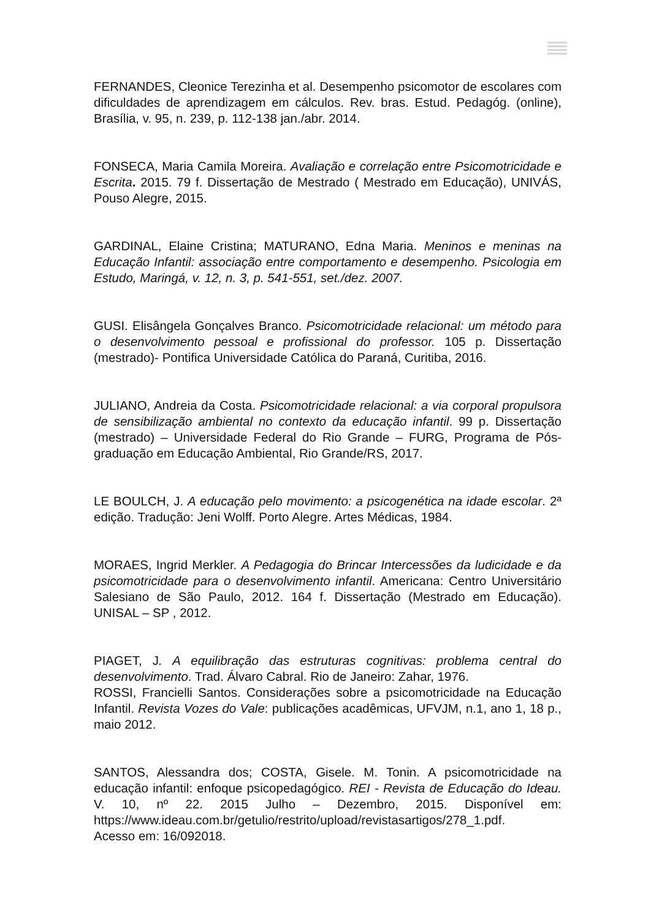FERNANDES, Cleonice Terezinha et al. Desempenho psicomotor de escolares com dificuldades de aprendizagem em cálculos. Rev. bras. Estud. Pedagóg. (online), Brasília, v. 95, n. 239, p. 112-138 jan./abr. 2014.
FONSECA, Maria Camila Moreira. Avaliação e correlação entre Psicomotricidade e Escrita. 2015. 79 f. Dissertação de Mestrado ( Mestrado em Educação), UNIVÁS, Pouso Alegre, 2015.
GARDINAL, Elaine Cristina; MATURANO, Edna Maria. Meninos e meninas na Educação Infantil: associação entre comportamento e desempenho. Psicologia em Estudo, Maringá, v. 12, n. 3, p. 541-551, set./dez. 2007.
GUSI. Elisângela Gonçalves Branco. Psicomotricidade relacional: um método para o desenvolvimento pessoal e profissional do professor. 105 p. Dissertação (mestrado)- Pontifica Universidade Católica do Paraná, Curitiba, 2016.
JULIANO, Andreia da Costa. Psicomotricidade relacional: a via corporal propulsora de sensibilização ambiental no contexto da educação infantil. 99 p. Dissertação (mestrado) – Universidade Federal do Rio Grande – FURG, Programa de Pós-graduação em Educação Ambiental, Rio Grande/RS, 2017.
LE BOULCH, J. A educação pelo movimento: a psicogenética na idade escolar. 2ª edição. Tradução: Jeni Wolff. Porto Alegre. Artes Médicas, 1984.
MORAES, Ingrid Merkler. A Pedagogia do Brincar Intercessões da ludicidade e da psicomotricidade para o desenvolvimento infantil. Americana: Centro Universitário Salesiano de São Paulo, 2012. 164 f. Dissertação (Mestrado em Educação). UNISAL – SP , 2012.
PIAGET, J. A equilibração das estruturas cognitivas: problema central do desenvolvimento. Trad. Álvaro Cabral. Rio de Janeiro: Zahar, 1976.
ROSSI, Francielli Santos. Considerações sobre a psicomotricidade na Educação Infantil. Revista Vozes do Vale: publicações acadêmicas, UFVJM, n.1, ano 1, 18 p., maio 2012.
SANTOS, Alessandra dos; COSTA, Gisele. M. Tonin. A psicomotricidade na educação infantil: enfoque psicopedagógico. REI - Revista de Educação do Ideau. V. 10, nº 22. 2015 Julho – Dezembro, 2015. Disponível em: https://www.ideau.com.br/getulio/restrito/upload/revistasartigos/278_1.pdf.
Acesso em: 16/092018.